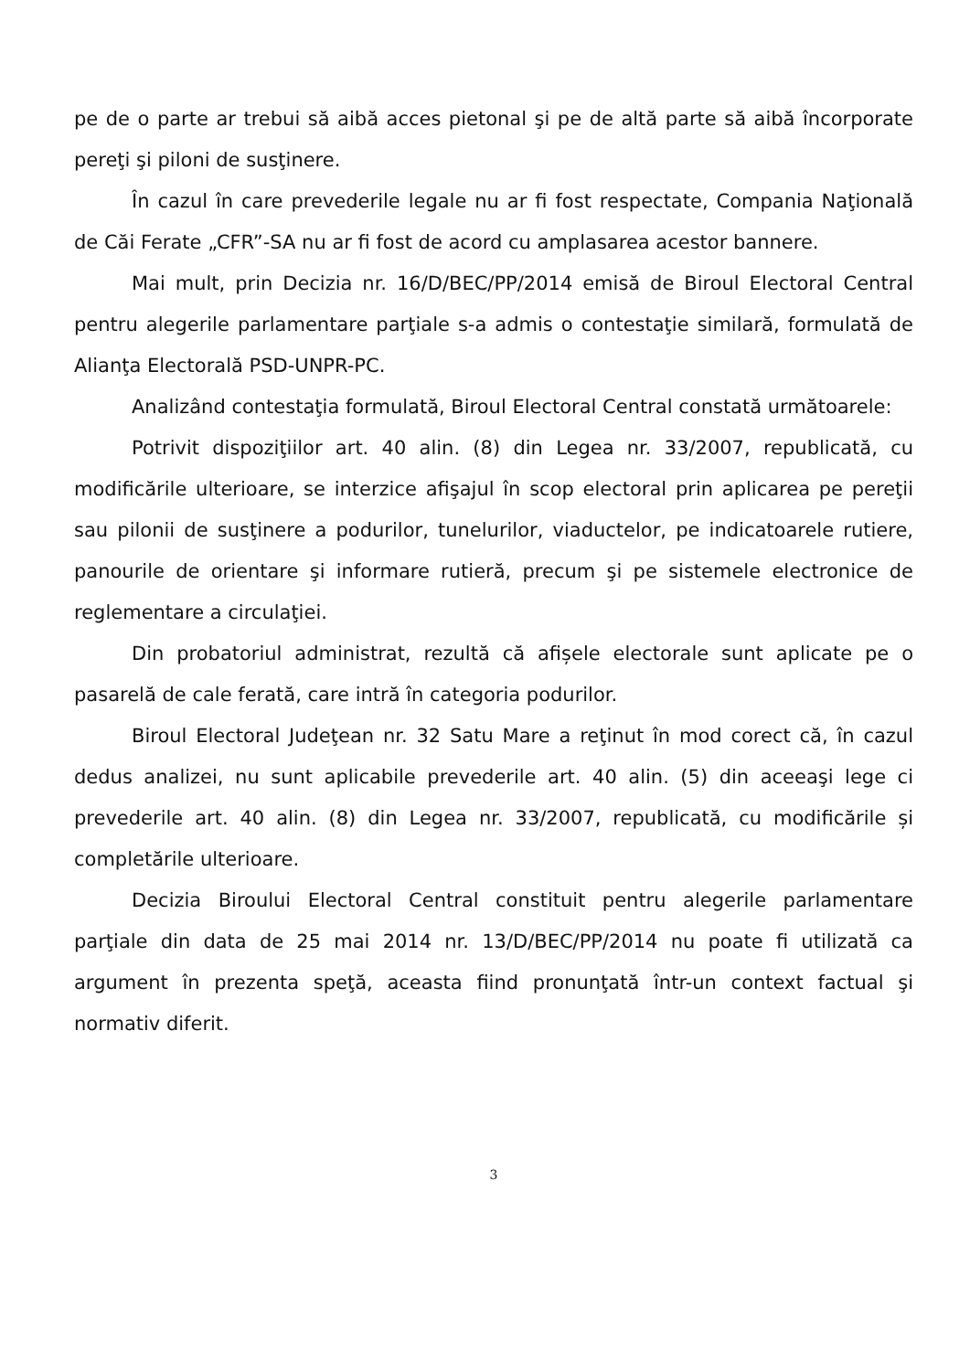pe de o parte ar trebui să aibă acces pietonal şi pe de altă parte să aibă încorporate pereţi şi piloni de susţinere.
În cazul în care prevederile legale nu ar fi fost respectate, Compania Naţională de Căi Ferate „CFR”-SA nu ar fi fost de acord cu amplasarea acestor bannere.
Mai mult, prin Decizia nr. 16/D/BEC/PP/2014 emisă de Biroul Electoral Central pentru alegerile parlamentare parţiale s-a admis o contestaţie similară, formulată de Alianţa Electorală PSD-UNPR-PC.
Analizând contestaţia formulată, Biroul Electoral Central constată următoarele:
Potrivit dispoziţiilor art. 40 alin. (8) din Legea nr. 33/2007, republicată, cu modificările ulterioare, se interzice afişajul în scop electoral prin aplicarea pe pereţii sau pilonii de susţinere a podurilor, tunelurilor, viaductelor, pe indicatoarele rutiere, panourile de orientare şi informare rutieră, precum şi pe sistemele electronice de reglementare a circulaţiei.
Din probatoriul administrat, rezultă că afișele electorale sunt aplicate pe o pasarelă de cale ferată, care intră în categoria podurilor.
Biroul Electoral Judeţean nr. 32 Satu Mare a reţinut în mod corect că, în cazul dedus analizei, nu sunt aplicabile prevederile art. 40 alin. (5) din aceeaşi lege ci prevederile art. 40 alin. (8) din Legea nr. 33/2007, republicată, cu modificările și completările ulterioare.
Decizia Biroului Electoral Central constituit pentru alegerile parlamentare parţiale din data de 25 mai 2014 nr. 13/D/BEC/PP/2014 nu poate fi utilizată ca argument în prezenta speţă, aceasta fiind pronunţată într-un context factual şi normativ diferit.
3